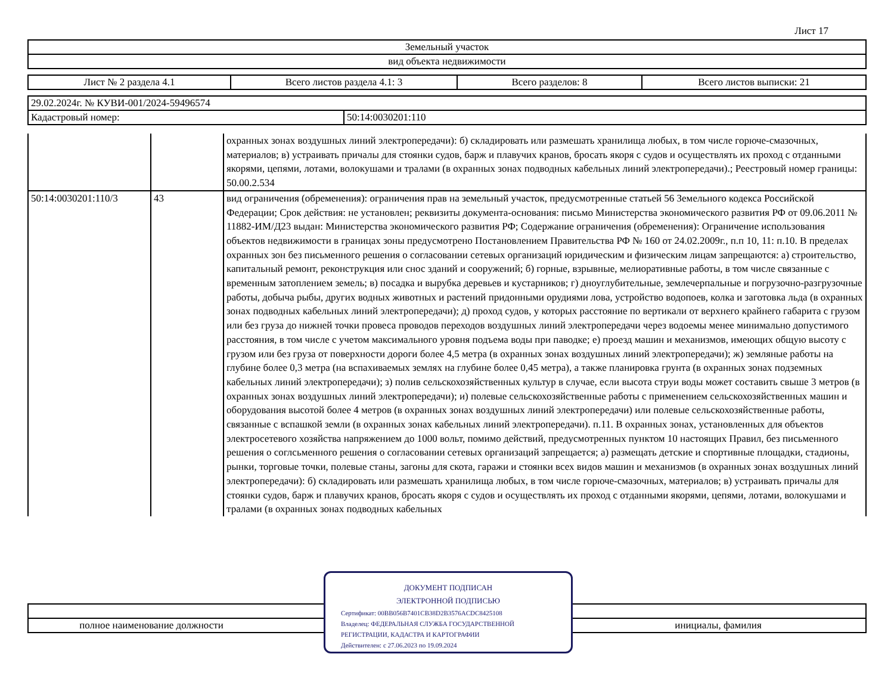Лист 17
| Земельный участок |
| вид объекта недвижимости |
| Лист № 2 раздела 4.1 | Всего листов раздела 4.1: 3 | Всего разделов: 8 | Всего листов выписки: 21 |
| 29.02.2024г. № КУВИ-001/2024-59496574 | |
| Кадастровый номер: | 50:14:0030201:110 |
| | | охранных зонах воздушных линий электропередачи): б) складировать или размешать хранилища любых, в том числе горюче-смазочных, материалов; в) устраивать причалы для стоянки судов, барж и плавучих кранов, бросать якоря с судов и осуществлять их проход с отданными якорями, цепями, лотами, волокушами и тралами (в охранных зонах подводных кабельных линий электропередачи).; Реестровый номер границы: 50.00.2.534 |
| 50:14:0030201:110/3 | 43 | вид ограничения (обременения): ограничения прав на земельный участок, предусмотренные статьей 56 Земельного кодекса Российской Федерации; Срок действия: не установлен; реквизиты документа-основания: письмо Министерства экономического развития РФ от 09.06.2011 № 11882-ИМ/Д23 выдан: Министерства экономического развития РФ; Содержание ограничения (обременения): Ограничение использования объектов недвижимости в границах зоны предусмотрено Постановлением Правительства РФ № 160 от 24.02.2009г., п.п 10, 11: п.10. В пределах охранных зон без письменного решения о согласовании сетевых организаций юридическим и физическим лицам запрещаются: а) строительство, капитальный ремонт, реконструкция или снос зданий и сооружений; б) горные, взрывные, мелиоративные работы, в том числе связанные с временным затоплением земель; в) посадка и вырубка деревьев и кустарников; г) дноуглубительные, землечерпальные и погрузочно-разгрузочные работы, добыча рыбы, других водных животных и растений придонными орудиями лова, устройство водопоев, колка и заготовка льда (в охранных зонах подводных кабельных линий электропередачи); д) проход судов, у которых расстояние по вертикали от верхнего крайнего габарита с грузом или без груза до нижней точки провеса проводов переходов воздушных линий электропередачи через водоемы менее минимально допустимого расстояния, в том числе с учетом максимального уровня подъема воды при паводке; е) проезд машин и механизмов, имеющих общую высоту с грузом или без груза от поверхности дороги более 4,5 метра (в охранных зонах воздушных линий электропередачи); ж) земляные работы на глубине более 0,3 метра (на вспахиваемых землях на глубине более 0,45 метра), а также планировка грунта (в охранных зонах подземных кабельных линий электропередачи); з) полив сельскохозяйственных культур в случае, если высота струи воды может составить свыше 3 метров (в охранных зонах воздушных линий электропередачи); и) полевые сельскохозяйственные работы с применением сельскохозяйственных машин и оборудования высотой более 4 метров (в охранных зонах воздушных линий электропередачи) или полевые сельскохозяйственные работы, связанные с вспашкой земли (в охранных зонах кабельных линий электропередачи). п.11. В охранных зонах, установленных для объектов электросетевого хозяйства напряжением до 1000 вольт, помимо действий, предусмотренных пунктом 10 настоящих Правил, без письменного решения о соглсьменного решения о согласовании сетевых организаций запрещается; а) размещать детские и спортивные площадки, стадионы, рынки, торговые точки, полевые станы, загоны для скота, гаражи и стоянки всех видов машин и механизмов (в охранных зонах воздушных линий электропередачи): б) складировать или размешать хранилища любых, в том числе горюче-смазочных, материалов; в) устраивать причалы для стоянки судов, барж и плавучих кранов, бросать якоря с судов и осуществлять их проход с отданными якорями, цепями, лотами, волокушами и тралами (в охранных зонах подводных кабельных |
| полное наименование должности | инициалы, фамилия |
ДОКУМЕНТ ПОДПИСАН
ЭЛЕКТРОННОЙ ПОДПИСЬЮ
Сертификат: 00BB056B7401CB38D2B3576ACDC8425108
Владелец: ФЕДЕРАЛЬНАЯ СЛУЖБА ГОСУДАРСТВЕННОЙ
РЕГИСТРАЦИИ, КАДАСТРА И КАРТОГРАФИИ
Действителен: с 27.06.2023 по 19.09.2024